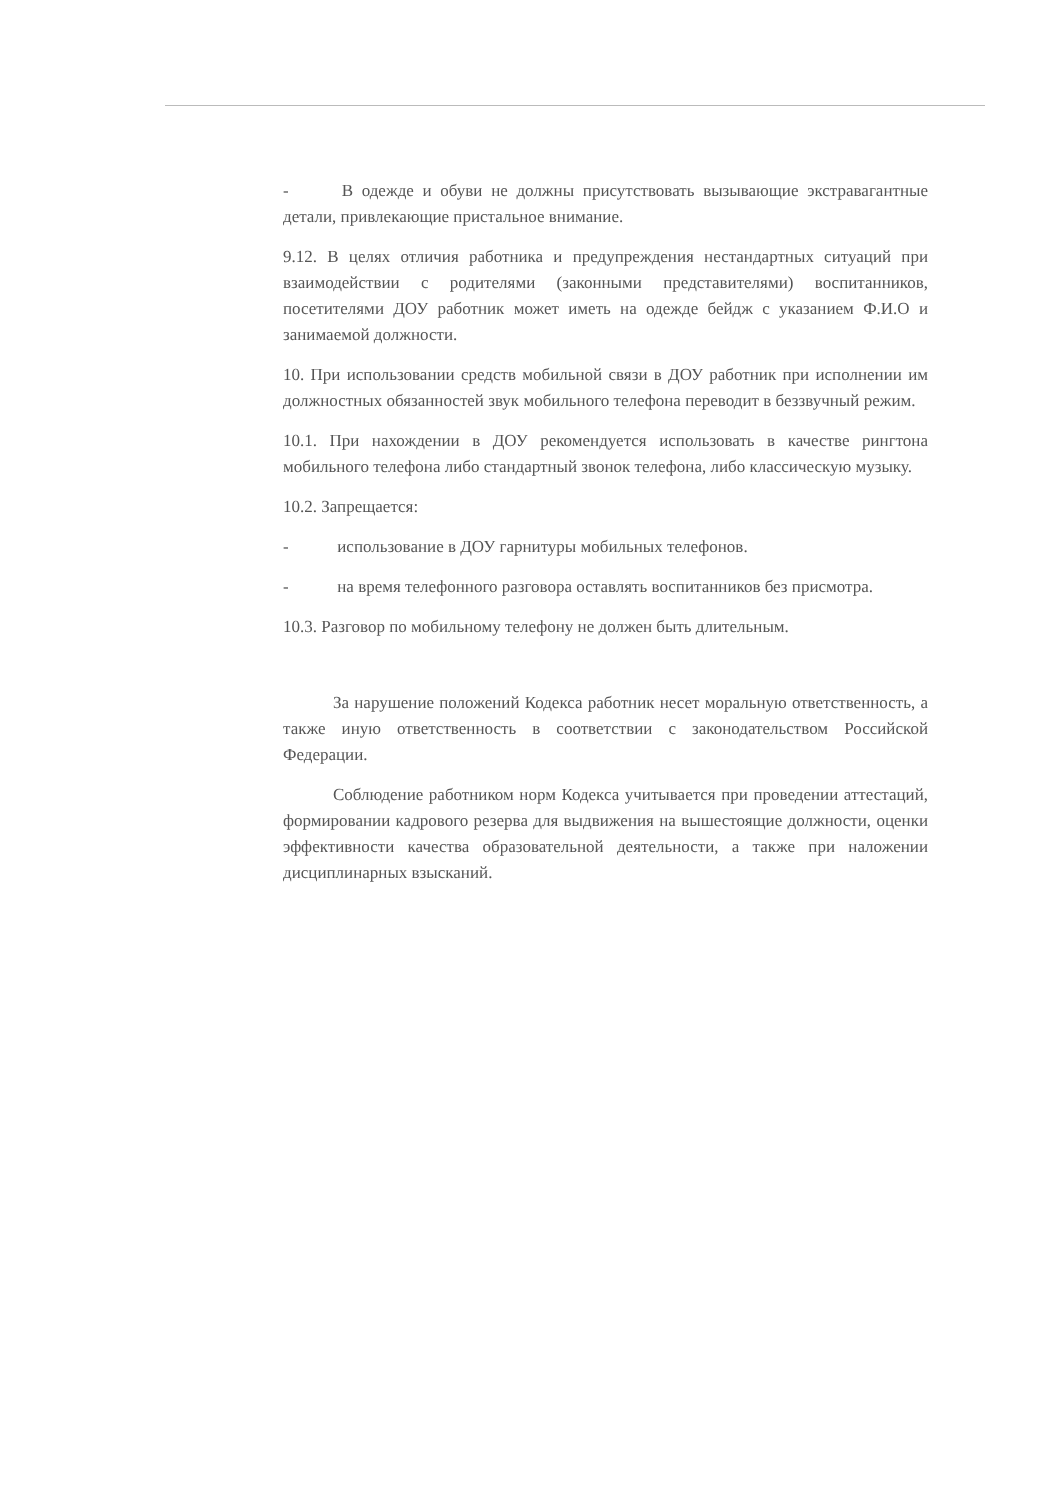- В одежде и обуви не должны присутствовать вызывающие экстравагантные детали, привлекающие пристальное внимание.
9.12. В целях отличия работника и предупреждения нестандартных ситуаций при взаимодействии с родителями (законными представителями) воспитанников, посетителями ДОУ работник может иметь на одежде бейдж с указанием Ф.И.О и занимаемой должности.
10. При использовании средств мобильной связи в ДОУ работник при исполнении им должностных обязанностей звук мобильного телефона переводит в беззвучный режим.
10.1. При нахождении в ДОУ рекомендуется использовать в качестве рингтона мобильного телефона либо стандартный звонок телефона, либо классическую музыку.
10.2. Запрещается:
- использование в ДОУ гарнитуры мобильных телефонов.
- на время телефонного разговора оставлять воспитанников без присмотра.
10.3. Разговор по мобильному телефону не должен быть длительным.
За нарушение положений Кодекса работник несет моральную ответственность, а также иную ответственность в соответствии с законодательством Российской Федерации.
Соблюдение работником норм Кодекса учитывается при проведении аттестаций, формировании кадрового резерва для выдвижения на вышестоящие должности, оценки эффективности качества образовательной деятельности, а также при наложении дисциплинарных взысканий.